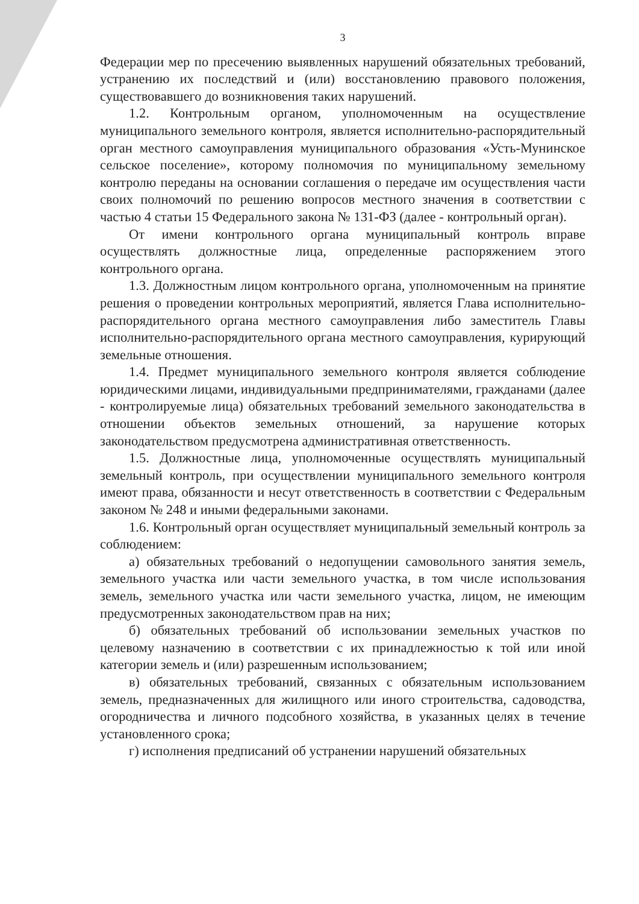3
Федерации мер по пресечению выявленных нарушений обязательных требований, устранению их последствий и (или) восстановлению правового положения, существовавшего до возникновения таких нарушений.
1.2. Контрольным органом, уполномоченным на осуществление муниципального земельного контроля, является исполнительно-распорядительный орган местного самоуправления муниципального образования «Усть-Мунинское сельское поселение», которому полномочия по муниципальному земельному контролю переданы на основании соглашения о передаче им осуществления части своих полномочий по решению вопросов местного значения в соответствии с частью 4 статьи 15 Федерального закона № 131-ФЗ (далее - контрольный орган).
От имени контрольного органа муниципальный контроль вправе осуществлять должностные лица, определенные распоряжением этого контрольного органа.
1.3. Должностным лицом контрольного органа, уполномоченным на принятие решения о проведении контрольных мероприятий, является Глава исполнительно-распорядительного органа местного самоуправления либо заместитель Главы исполнительно-распорядительного органа местного самоуправления, курирующий земельные отношения.
1.4. Предмет муниципального земельного контроля является соблюдение юридическими лицами, индивидуальными предпринимателями, гражданами (далее - контролируемые лица) обязательных требований земельного законодательства в отношении объектов земельных отношений, за нарушение которых законодательством предусмотрена административная ответственность.
1.5. Должностные лица, уполномоченные осуществлять муниципальный земельный контроль, при осуществлении муниципального земельного контроля имеют права, обязанности и несут ответственность в соответствии с Федеральным законом № 248 и иными федеральными законами.
1.6. Контрольный орган осуществляет муниципальный земельный контроль за соблюдением:
а) обязательных требований о недопущении самовольного занятия земель, земельного участка или части земельного участка, в том числе использования земель, земельного участка или части земельного участка, лицом, не имеющим предусмотренных законодательством прав на них;
б) обязательных требований об использовании земельных участков по целевому назначению в соответствии с их принадлежностью к той или иной категории земель и (или) разрешенным использованием;
в) обязательных требований, связанных с обязательным использованием земель, предназначенных для жилищного или иного строительства, садоводства, огородничества и личного подсобного хозяйства, в указанных целях в течение установленного срока;
г) исполнения предписаний об устранении нарушений обязательных